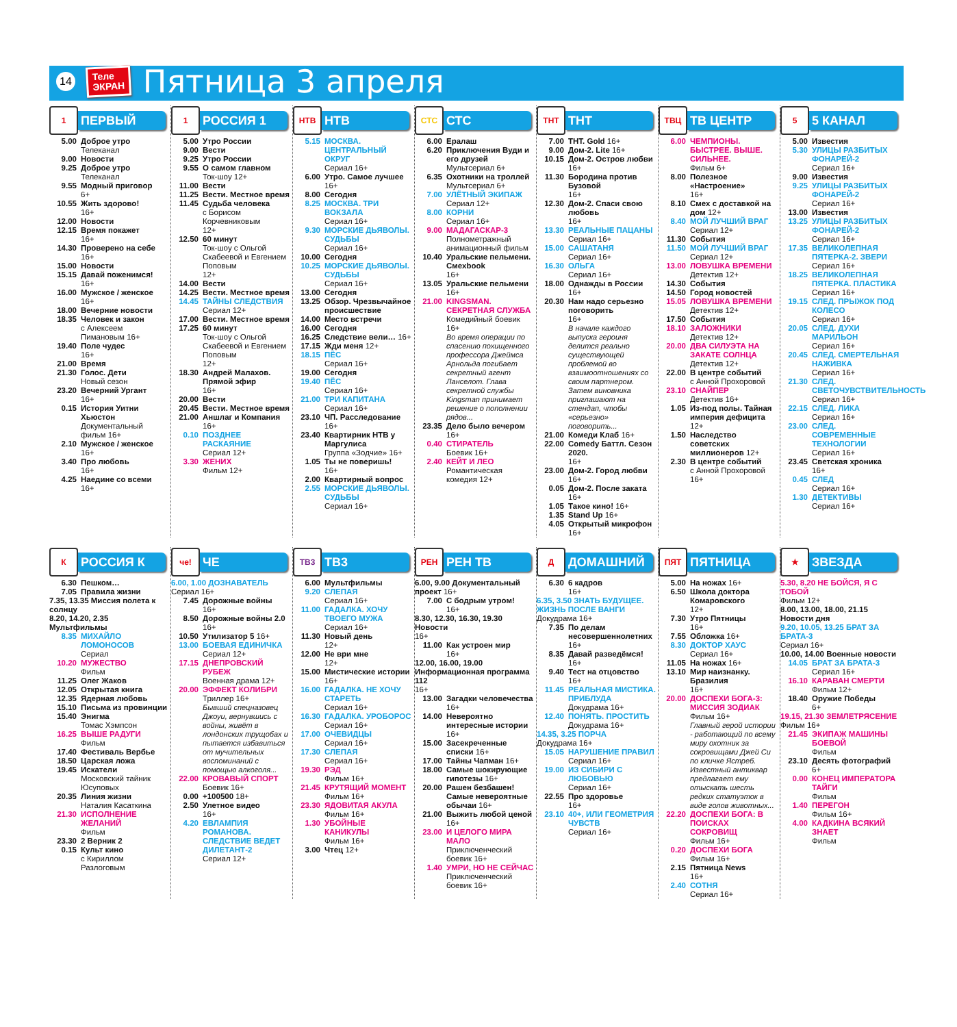14
Теле
ЭКРАН
Пятница 3 апреля
1
ПЕРВЫЙ
5.00 Доброе утро
Телеканал
9.00 Новости
9.25 Доброе утро
Телеканал
9.55 Модный приговор
6+
10.55 Жить здорово!
16+
12.00 Новости
12.15 Время покажет
16+
14.30 Проверено на себе
16+
15.00 Новости
15.15 Давай поженимся!
16+
16.00 Мужское / женское
16+
18.00 Вечерние новости
18.35 Человек и закон
с Алексеем Пимановым 16+
19.40 Поле чудес
16+
21.00 Время
21.30 Голос. Дети
Новый сезон
23.20 Вечерний Ургант
16+
0.15 История Уитни Хьюстон
Документальный фильм 16+
2.10 Мужское / женское
16+
3.40 Про любовь
16+
4.25 Наедине со всеми
16+
1
РОССИЯ 1
5.00 Утро России
9.00 Вести
9.25 Утро России
9.55 О самом главном
Ток-шоу 12+
11.00 Вести
11.25 Вести. Местное время
11.45 Судьба человека
с Борисом Корчевниковым
12+
12.50 60 минут
Ток-шоу с Ольгой Скабеевой и Евгением Поповым
12+
14.00 Вести
14.25 Вести. Местное время
14.45 ТАЙНЫ СЛЕДСТВИЯ
Сериал 12+
17.00 Вести. Местное время
17.25 60 минут
Ток-шоу с Ольгой Скабеевой и Евгением Поповым
12+
18.30 Андрей Малахов. Прямой эфир
16+
20.00 Вести
20.45 Вести. Местное время
21.00 Аншлаг и Компания
16+
0.10 ПОЗДНЕЕ РАСКАЯНИЕ
Сериал 12+
3.30 ЖЕНИХ
Фильм 12+
НТВ
НТВ
5.15 МОСКВА. ЦЕНТРАЛЬНЫЙ ОКРУГ
Сериал 16+
6.00 Утро. Самое лучшее 16+
8.00 Сегодня
8.25 МОСКВА. ТРИ ВОКЗАЛА
Сериал 16+
9.30 МОРСКИЕ ДЬЯВОЛЫ. СУДЬБЫ
Сериал 16+
10.00 Сегодня
10.25 МОРСКИЕ ДЬЯВОЛЫ. СУДЬБЫ
Сериал 16+
13.00 Сегодня
13.25 Обзор. Чрезвычайное происшествие
14.00 Место встречи
16.00 Сегодня
16.25 Следствие вели… 16+
17.15 Жди меня 12+
18.15 ПЁС
Сериал 16+
19.00 Сегодня
19.40 ПЁС
Сериал 16+
21.00 ТРИ КАПИТАНА
Сериал 16+
23.10 ЧП. Расследование
16+
23.40 Квартирник НТВ у Маргулиса
Группа «Зодчие» 16+
1.05 Ты не поверишь!
16+
2.00 Квартирный вопрос
2.55 МОРСКИЕ ДЬЯВОЛЫ. СУДЬБЫ
Сериал 16+
СТС
СТС
6.00 Ералаш
6.20 Приключения Вуди и его друзей
Мультсериал 6+
6.35 Охотники на троллей
Мультсериал 6+
7.00 УЛЁТНЫЙ ЭКИПАЖ
Сериал 12+
8.00 КОРНИ
Сериал 16+
9.00 МАДАГАСКАР-3
Полнометражный анимационный фильм
10.40 Уральские пельмени. Смехbook
16+
13.05 Уральские пельмени
16+
21.00 KINGSMAN. СЕКРЕТНАЯ СЛУЖБА
Комедийный боевик 16+
Во время операции по спасению похищенного профессора Джеймса Арнольда погибает секретный агент Ланселот. Глава секретной службы Kingsman принимает решение о пополнении рядов...
23.35 Дело было вечером
16+
0.40 СТИРАТЕЛЬ
Боевик 16+
2.40 КЕЙТ И ЛЕО
Романтическая комедия 12+
ТНТ
ТНТ
7.00 ТНТ. Gold 16+
9.00 Дом-2. Lite 16+
10.15 Дом-2. Остров любви
16+
11.30 Бородина против Бузовой
16+
12.30 Дом-2. Спаси свою любовь
16+
13.30 РЕАЛЬНЫЕ ПАЦАНЫ
Сериал 16+
15.00 САШАТАНЯ
Сериал 16+
16.30 ОЛЬГА
Сериал 16+
18.00 Однажды в России 16+
20.30 Нам надо серьезно поговорить
16+
В начале каждого выпуска героиня делится реально существующей проблемой во взаимоотношениях со своим партнером. Затем виновника приглашают на стендап, чтобы «серьезно» поговорить...
21.00 Комеди Клаб 16+
22.00 Comedy Баттл. Сезон 2020.
16+
23.00 Дом-2. Город любви
16+
0.05 Дом-2. После заката
16+
1.05 Такое кино! 16+
1.35 Stand Up 16+
4.05 Открытый микрофон 16+
ТВЦ
ТВ ЦЕНТР
6.00 ЧЕМПИОНЫ. БЫСТРЕЕ. ВЫШЕ. СИЛЬНЕЕ.
Фильм 6+
8.00 Полезное «Настроение»
16+
8.10 Смех с доставкой на дом 12+
8.40 МОЙ ЛУЧШИЙ ВРАГ
Сериал 12+
11.30 События
11.50 МОЙ ЛУЧШИЙ ВРАГ
Сериал 12+
13.00 ЛОВУШКА ВРЕМЕНИ
Детектив 12+
14.30 События
14.50 Город новостей
15.05 ЛОВУШКА ВРЕМЕНИ
Детектив 12+
17.50 События
18.10 ЗАЛОЖНИКИ
Детектив 12+
20.00 ДВА СИЛУЭТА НА ЗАКАТЕ СОЛНЦА
Детектив 12+
22.00 В центре событий
с Анной Прохоровой
23.10 СНАЙПЕР
Детектив 16+
1.05 Из-под полы. Тайная империя дефицита 12+
1.50 Наследство советских миллионеров 12+
2.30 В центре событий
с Анной Прохоровой 16+
5
5 КАНАЛ
5.00 Известия
5.30 УЛИЦЫ РАЗБИТЫХ ФОНАРЕЙ-2
Сериал 16+
9.00 Известия
9.25 УЛИЦЫ РАЗБИТЫХ ФОНАРЕЙ-2
Сериал 16+
13.00 Известия
13.25 УЛИЦЫ РАЗБИТЫХ ФОНАРЕЙ-2
Сериал 16+
17.35 ВЕЛИКОЛЕПНАЯ ПЯТЕРКА-2. ЗВЕРИ
Сериал 16+
18.25 ВЕЛИКОЛЕПНАЯ ПЯТЕРКА. ПЛАСТИКА
Сериал 16+
19.15 СЛЕД. ПРЫЖОК ПОД КОЛЕСО
Сериал 16+
20.05 СЛЕД. ДУХИ МАРИЛЬОН
Сериал 16+
20.45 СЛЕД. СМЕРТЕЛЬНАЯ НАЖИВКА
Сериал 16+
21.30 СЛЕД. СВЕТОЧУВСТВИТЕЛЬНОСТЬ
Сериал 16+
22.15 СЛЕД. ЛИКА
Сериал 16+
23.00 СЛЕД. СОВРЕМЕННЫЕ ТЕХНОЛОГИИ
Сериал 16+
23.45 Светская хроника
16+
0.45 СЛЕД
Сериал 16+
1.30 ДЕТЕКТИВЫ
Сериал 16+
К
РОССИЯ К
6.30 Пешком…
7.05 Правила жизни
7.35, 13.35 Миссия полета к солнцу
8.20, 14.20, 2.35 Мультфильмы
8.35 МИХАЙЛО ЛОМОНОСОВ
Сериал
10.20 МУЖЕСТВО
Фильм
11.25 Олег Жаков
12.05 Открытая книга
12.35 Ядерная любовь
15.10 Письма из провинции
15.40 Энигма
Томас Хэмпсон
16.25 ВЫШЕ РАДУГИ
Фильм
17.40 Фестиваль Вербье
18.50 Царская ложа
19.45 Искатели
Московский тайник Юсуповых
20.35 Линия жизни
Наталия Касаткина
21.30 ИСПОЛНЕНИЕ ЖЕЛАНИЙ
Фильм
23.30 2 Верник 2
0.15 Культ кино
с Кириллом Разлоговым
че!
ЧЕ
6.00, 1.00 ДОЗНАВАТЕЛЬ
Сериал 16+
7.45 Дорожные войны
16+
8.50 Дорожные войны 2.0 16+
10.50 Утилизатор 5 16+
13.00 БОЕВАЯ ЕДИНИЧКА
Сериал 12+
17.15 ДНЕПРОВСКИЙ РУБЕЖ
Военная драма 12+
20.00 ЭФФЕКТ КОЛИБРИ
Триллер 16+
Бывший спецназовец Джоуи, вернувшись с войны, живёт в лондонских трущобах и пытается избавиться от мучительных воспоминаний с помощью алкоголя...
22.00 КРОВАВЫЙ СПОРТ
Боевик 16+
0.00 +100500 18+
2.50 Улетное видео
16+
4.20 ЕВЛАМПИЯ РОМАНОВА. СЛЕДСТВИЕ ВЕДЕТ ДИЛЕТАНТ-2
Сериал 12+
ТВ3
ТВ3
6.00 Мультфильмы
9.20 СЛЕПАЯ
Сериал 16+
11.00 ГАДАЛКА. ХОЧУ ТВОЕГО МУЖА
Сериал 16+
11.30 Новый день
12+
12.00 Не ври мне
12+
15.00 Мистические истории
16+
16.00 ГАДАЛКА. НЕ ХОЧУ СТАРЕТЬ
Сериал 16+
16.30 ГАДАЛКА. УРОБОРОС
Сериал 16+
17.00 ОЧЕВИДЦЫ
Сериал 16+
17.30 СЛЕПАЯ
Сериал 16+
19.30 РЭД
Фильм 16+
21.45 КРУТЯЩИЙ МОМЕНТ
Фильм 16+
23.30 ЯДОВИТАЯ АКУЛА
Фильм 16+
1.30 УБОЙНЫЕ КАНИКУЛЫ
Фильм 16+
3.00 Чтец 12+
РЕН
РЕН ТВ
6.00, 9.00 Документальный проект 16+
7.00 С бодрым утром!
16+
8.30, 12.30, 16.30, 19.30 Новости
16+
11.00 Как устроен мир
16+
12.00, 16.00, 19.00 Информационная программа 112
16+
13.00 Загадки человечества 16+
14.00 Невероятно интересные истории 16+
15.00 Засекреченные списки 16+
17.00 Тайны Чапман 16+
18.00 Самые шокирующие гипотезы 16+
20.00 Рашен безбашен! Самые невероятные обычаи 16+
21.00 Выжить любой ценой 16+
23.00 И ЦЕЛОГО МИРА МАЛО
Приключенческий боевик 16+
1.40 УМРИ, НО НЕ СЕЙЧАС
Приключенческий боевик 16+
Д
ДОМАШНИЙ
6.30 6 кадров
16+
6.35, 3.50 ЗНАТЬ БУДУЩЕЕ. ЖИЗНЬ ПОСЛЕ ВАНГИ
Докудрама 16+
7.35 По делам несовершеннолетних 16+
8.35 Давай разведёмся!
16+
9.40 Тест на отцовство
16+
11.45 РЕАЛЬНАЯ МИСТИКА. ПРИБЛУДА
Докудрама 16+
12.40 ПОНЯТЬ. ПРОСТИТЬ
Докудрама 16+
14.35, 3.25 ПОРЧА
Докудрама 16+
15.05 НАРУШЕНИЕ ПРАВИЛ
Сериал 16+
19.00 ИЗ СИБИРИ С ЛЮБОВЬЮ
Сериал 16+
22.55 Про здоровье
16+
23.10 40+, ИЛИ ГЕОМЕТРИЯ ЧУВСТВ
Сериал 16+
ПЯТ
ПЯТНИЦА
5.00 На ножах 16+
6.50 Школа доктора Комаровского
12+
7.30 Утро Пятницы
16+
7.55 Обложка 16+
8.30 ДОКТОР ХАУС
Сериал 16+
11.05 На ножах 16+
13.10 Мир наизнанку. Бразилия
16+
20.00 ДОСПЕХИ БОГА-3: МИССИЯ ЗОДИАК
Фильм 16+
Главный герой истории - работающий по всему миру охотник за сокровищами Джей Си по кличке Ястреб. Известный антиквар предлагает ему отыскать шесть редких статуэток в виде голов животных...
22.20 ДОСПЕХИ БОГА: В ПОИСКАХ СОКРОВИЩ
Фильм 16+
0.20 ДОСПЕХИ БОГА
Фильм 16+
2.15 Пятница News
16+
2.40 СОТНЯ
Сериал 16+
★
ЗВЕЗДА
5.30, 8.20 НЕ БОЙСЯ, Я С ТОБОЙ
Фильм 12+
8.00, 13.00, 18.00, 21.15 Новости дня
9.20, 10.05, 13.25 БРАТ ЗА БРАТА-3
Сериал 16+
10.00, 14.00 Военные новости
14.05 БРАТ ЗА БРАТА-3
Сериал 16+
16.10 КАРАВАН СМЕРТИ
Фильм 12+
18.40 Оружие Победы
6+
19.15, 21.30 ЗЕМЛЕТРЯСЕНИЕ
Фильм 16+
21.45 ЭКИПАЖ МАШИНЫ БОЕВОЙ
Фильм
23.10 Десять фотографий 6+
0.00 КОНЕЦ ИМПЕРАТОРА ТАЙГИ
Фильм
1.40 ПЕРЕГОН
Фильм 16+
4.00 КАДКИНА ВСЯКИЙ ЗНАЕТ
Фильм